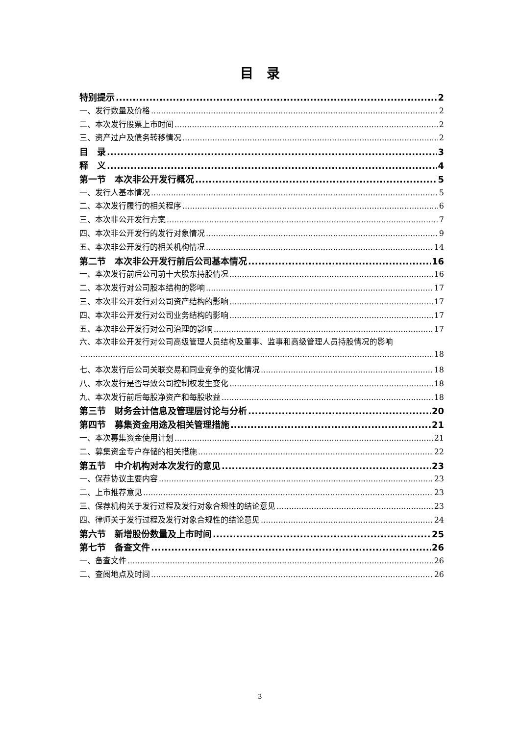目　录
特别提示 2
一、发行数量及价格 2
二、本次发行股票上市时间 2
三、资产过户及债务转移情况 2
目　录 3
释　义 4
第一节　本次非公开发行概况 5
一、发行人基本情况 5
二、本次发行履行的相关程序 6
三、本次非公开发行方案 7
四、本次非公开发行的发行对象情况 9
五、本次非公开发行的相关机构情况 14
第二节　本次非公开发行前后公司基本情况 16
一、本次发行前后公司前十大股东持股情况 16
二、本次发行对公司股本结构的影响 17
三、本次非公开发行对公司资产结构的影响 17
四、本次非公开发行对公司业务结构的影响 17
五、本次非公开发行对公司治理的影响 17
六、本次非公开发行对公司高级管理人员结构及董事、监事和高级管理人员持股情况的影响
18
七、本次发行后公司关联交易和同业竞争的变化情况 18
八、本次发行是否导致公司控制权发生变化 18
九、本次发行前后每股净资产和每股收益 18
第三节　财务会计信息及管理层讨论与分析 20
第四节　募集资金用途及相关管理措施 21
一、本次募集资金使用计划 21
二、募集资金专户存储的相关措施 22
第五节　中介机构对本次发行的意见 23
一、保荐协议主要内容 23
二、上市推荐意见 23
三、保荐机构关于发行过程及发行对象合规性的结论意见 23
四、律师关于发行过程及发行对象合规性的结论意见 24
第六节　新增股份数量及上市时间 25
第七节　备查文件 26
一、备查文件 26
二、查阅地点及时间 26
3